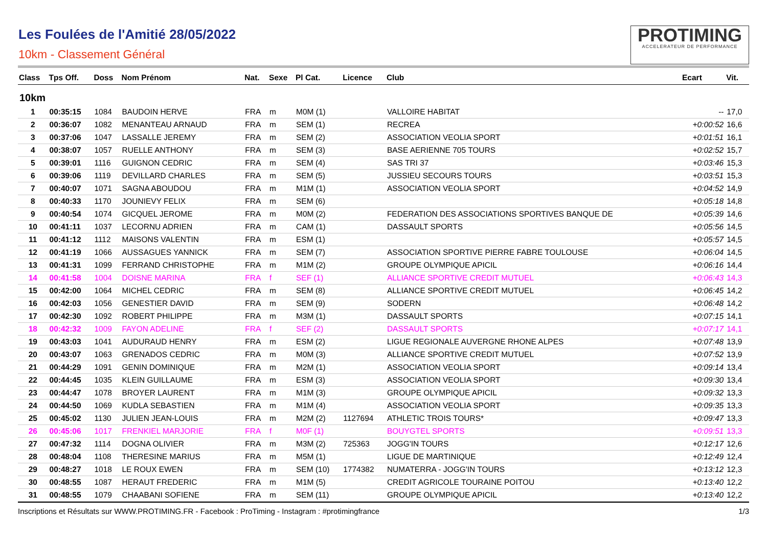Les Foulées de l'Amitié 28/05/2022
10km - Classement Général
PROTIMING
ACCELERATEUR DE PERFORMANCE
| Class | Tps Off. | Doss | Nom Prénom | Nat. | Sexe | Pl Cat. | Licence | Club | Ecart | Vit. |
| --- | --- | --- | --- | --- | --- | --- | --- | --- | --- | --- |
| 10km | | | | | | | | | | |
| 1 | 00:35:15 | 1084 | BAUDOIN HERVE | FRA | m | M0M (1) | | VALLOIRE HABITAT | -- | 17,0 |
| 2 | 00:36:07 | 1082 | MENANTEAU ARNAUD | FRA | m | SEM (1) | | RECREA | +0:00:52 | 16,6 |
| 3 | 00:37:06 | 1047 | LASSALLE JEREMY | FRA | m | SEM (2) | | ASSOCIATION VEOLIA SPORT | +0:01:51 | 16,1 |
| 4 | 00:38:07 | 1057 | RUELLE ANTHONY | FRA | m | SEM (3) | | BASE AERIENNE 705 TOURS | +0:02:52 | 15,7 |
| 5 | 00:39:01 | 1116 | GUIGNON CEDRIC | FRA | m | SEM (4) | | SAS TRI 37 | +0:03:46 | 15,3 |
| 6 | 00:39:06 | 1119 | DEVILLARD CHARLES | FRA | m | SEM (5) | | JUSSIEU SECOURS TOURS | +0:03:51 | 15,3 |
| 7 | 00:40:07 | 1071 | SAGNA ABOUDOU | FRA | m | M1M (1) | | ASSOCIATION VEOLIA SPORT | +0:04:52 | 14,9 |
| 8 | 00:40:33 | 1170 | JOUNIEVY FELIX | FRA | m | SEM (6) | | | +0:05:18 | 14,8 |
| 9 | 00:40:54 | 1074 | GICQUEL JEROME | FRA | m | M0M (2) | | FEDERATION DES ASSOCIATIONS SPORTIVES BANQUE DE | +0:05:39 | 14,6 |
| 10 | 00:41:11 | 1037 | LECORNU ADRIEN | FRA | m | CAM (1) | | DASSAULT SPORTS | +0:05:56 | 14,5 |
| 11 | 00:41:12 | 1112 | MAISONS VALENTIN | FRA | m | ESM (1) | | | +0:05:57 | 14,5 |
| 12 | 00:41:19 | 1066 | AUSSAGUES YANNICK | FRA | m | SEM (7) | | ASSOCIATION SPORTIVE PIERRE FABRE TOULOUSE | +0:06:04 | 14,5 |
| 13 | 00:41:31 | 1099 | FERRAND CHRISTOPHE | FRA | m | M1M (2) | | GROUPE OLYMPIQUE APICIL | +0:06:16 | 14,4 |
| 14 | 00:41:58 | 1004 | DOISNE MARINA | FRA | f | SEF (1) | | ALLIANCE SPORTIVE CREDIT MUTUEL | +0:06:43 | 14,3 |
| 15 | 00:42:00 | 1064 | MICHEL CEDRIC | FRA | m | SEM (8) | | ALLIANCE SPORTIVE CREDIT MUTUEL | +0:06:45 | 14,2 |
| 16 | 00:42:03 | 1056 | GENESTIER DAVID | FRA | m | SEM (9) | | SODERN | +0:06:48 | 14,2 |
| 17 | 00:42:30 | 1092 | ROBERT PHILIPPE | FRA | m | M3M (1) | | DASSAULT SPORTS | +0:07:15 | 14,1 |
| 18 | 00:42:32 | 1009 | FAYON ADELINE | FRA | f | SEF (2) | | DASSAULT SPORTS | +0:07:17 | 14,1 |
| 19 | 00:43:03 | 1041 | AUDURAUD HENRY | FRA | m | ESM (2) | | LIGUE REGIONALE AUVERGNE RHONE ALPES | +0:07:48 | 13,9 |
| 20 | 00:43:07 | 1063 | GRENADOS CEDRIC | FRA | m | M0M (3) | | ALLIANCE SPORTIVE CREDIT MUTUEL | +0:07:52 | 13,9 |
| 21 | 00:44:29 | 1091 | GENIN DOMINIQUE | FRA | m | M2M (1) | | ASSOCIATION VEOLIA SPORT | +0:09:14 | 13,4 |
| 22 | 00:44:45 | 1035 | KLEIN GUILLAUME | FRA | m | ESM (3) | | ASSOCIATION VEOLIA SPORT | +0:09:30 | 13,4 |
| 23 | 00:44:47 | 1078 | BROYER LAURENT | FRA | m | M1M (3) | | GROUPE OLYMPIQUE APICIL | +0:09:32 | 13,3 |
| 24 | 00:44:50 | 1069 | KUDLA SEBASTIEN | FRA | m | M1M (4) | | ASSOCIATION VEOLIA SPORT | +0:09:35 | 13,3 |
| 25 | 00:45:02 | 1130 | JULIEN JEAN-LOUIS | FRA | m | M2M (2) | 1127694 | ATHLETIC TROIS TOURS* | +0:09:47 | 13,3 |
| 26 | 00:45:06 | 1017 | FRENKIEL MARJORIE | FRA | f | M0F (1) | | BOUYGTEL SPORTS | +0:09:51 | 13,3 |
| 27 | 00:47:32 | 1114 | DOGNA OLIVIER | FRA | m | M3M (2) | 725363 | JOGG'IN TOURS | +0:12:17 | 12,6 |
| 28 | 00:48:04 | 1108 | THERESINE MARIUS | FRA | m | M5M (1) | | LIGUE DE MARTINIQUE | +0:12:49 | 12,4 |
| 29 | 00:48:27 | 1018 | LE ROUX EWEN | FRA | m | SEM (10) | 1774382 | NUMATERRA - JOGG'IN TOURS | +0:13:12 | 12,3 |
| 30 | 00:48:55 | 1087 | HERAUT FREDERIC | FRA | m | M1M (5) | | CREDIT AGRICOLE TOURAINE POITOU | +0:13:40 | 12,2 |
| 31 | 00:48:55 | 1079 | CHAABANI SOFIENE | FRA | m | SEM (11) | | GROUPE OLYMPIQUE APICIL | +0:13:40 | 12,2 |
Inscriptions et Résultats sur WWW.PROTIMING.FR - Facebook : ProTiming - Instagram : #protimingfrance 1/3